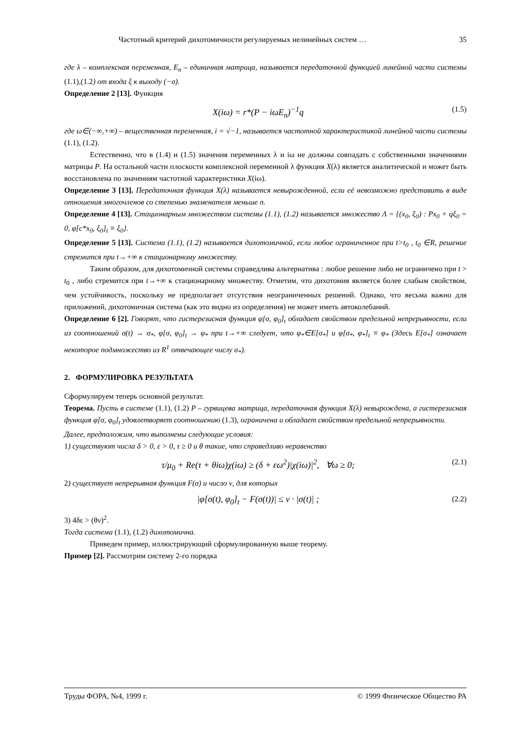Частотный критерий дихотомичности регулируемых нелинейных систем … 35
где λ – комплексная переменная, E<sub>n</sub> – единичная матрица, называется передаточной функцией линейной части системы (1.1),(1.2) от входа ξ к выходу (−σ).
Определение 2 [13]. Функция
X(iω) = r*(P − iωE<sub>n</sub>)<sup>−1</sup>q (1.5)
где ω∈(−∞,+∞) – вещественная переменная, i = √−1, называется частотной характеристикой линейной части системы (1.1), (1.2).
Естественно, что в (1.4) и (1.5) значения переменных λ и iω не должны совпадать с собственными значениями матрицы P. На остальной части плоскости комплексной переменной λ функция X(λ) является аналитической и может быть восстановлена по значениям частотной характеристики X(iω).
Определение 3 [13]. Передаточная функция X(λ) называется невырожденной, если её невозможно представить в виде отношения многочленов со степенью знаменателя меньше n.
Определение 4 [13]. Стационарным множеством системы (1.1), (1.2) называется множество Λ = {(x<sub>0</sub>, ξ<sub>0</sub>) : Px<sub>0</sub> + qξ<sub>0</sub> = 0, φ[c*x<sub>0</sub>, ξ<sub>0</sub>]<sub>t</sub> ≡ ξ<sub>0</sub>}.
Определение 5 [13]. Система (1.1), (1.2) называется дихотомичной, если любое ограниченное при t>t<sub>0</sub> , t<sub>0</sub> ∈R, решение стремится при t→+∞ к стационарному множеству.
Таким образом, для дихотомичной системы справедлива альтернатива : любое решение либо не ограничено при t > t<sub>0</sub> , либо стремится при t→+∞ к стационарному множеству. Отметим, что дихотомия является более слабым свойством, чем устойчивость, поскольку не предполагает отсутствия неограниченных решений. Однако, что весьма важно для приложений, дихотомичная система (как это видно из определения) не может иметь автоколебаний.
Определение 6 [2]. Говорят, что гистерезисная функция φ[σ, φ<sub>0</sub>]<sub>t</sub> обладает свойством предельной непрерывности, если из соотношений σ(t) → σ<sub>*</sub>, φ[σ, φ<sub>0</sub>]<sub>t</sub> → φ<sub>*</sub> при t→+∞ следует, что φ<sub>*</sub>∈E[σ<sub>*</sub>] и φ[σ<sub>*</sub>, φ<sub>*</sub>]<sub>t</sub> ≡ φ<sub>*</sub> (Здесь E[σ<sub>*</sub>] означает некоторое подмножество из R<sup>1</sup> отвечающее числу σ<sub>*</sub>).
2. ФОРМУЛИРОВКА РЕЗУЛЬТАТА
Сформулируем теперь основной результат.
Теорема. Пусть в системе (1.1), (1.2) P – гурвицева матрица, передаточная функция X(λ) невырождена, а гистерезисная функция φ[σ, φ<sub>0</sub>]<sub>t</sub> удовлетворяет соотношению (1.3), ограничена и обладает свойством предельной непрерывности.
Далее, предположим, что выполнены следующие условия:
1) существуют числа δ > 0, ε > 0, τ ≥ 0 и θ такие, что справедливо неравенство
τ/μ<sub>0</sub> + Re(τ + θiω)χ(iω) ≥ (δ + εω<sup>2</sup>)|χ(iω)|<sup>2</sup>, ∀ω ≥ 0; (2.1)
2) существует непрерывная функция F(σ) и число ν, для которых
|φ[σ(t), φ<sub>0</sub>]<sub>t</sub> − F(σ(t))| ≤ ν · |σ(t)| ; (2.2)
3) 4δε > (θν)<sup>2</sup>.
Тогда система (1.1), (1.2) дихотомична.
Приведем пример, иллюстрирующий сформулированную выше теорему.
Пример [2]. Рассмотрим систему 2-го порядка
Труды ФОРА, №4, 1999 г. © 1999 Физическое Общество РА